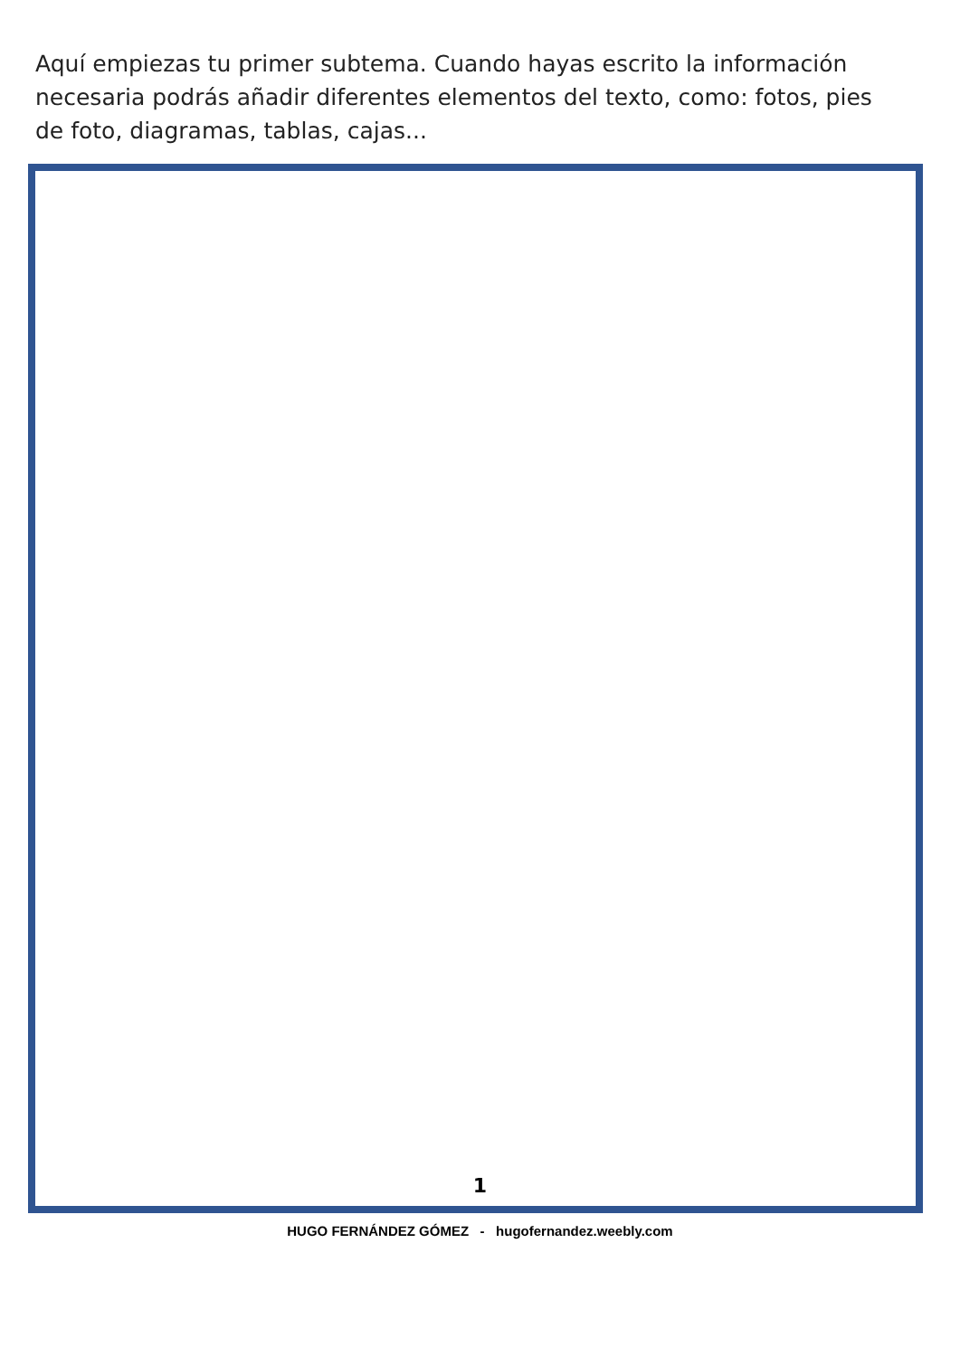Aquí empiezas tu primer subtema. Cuando hayas escrito la información necesaria podrás añadir diferentes elementos del texto, como: fotos, pies de foto, diagramas, tablas, cajas...
1
HUGO FERNÁNDEZ GÓMEZ - hugofernandez.weebly.com